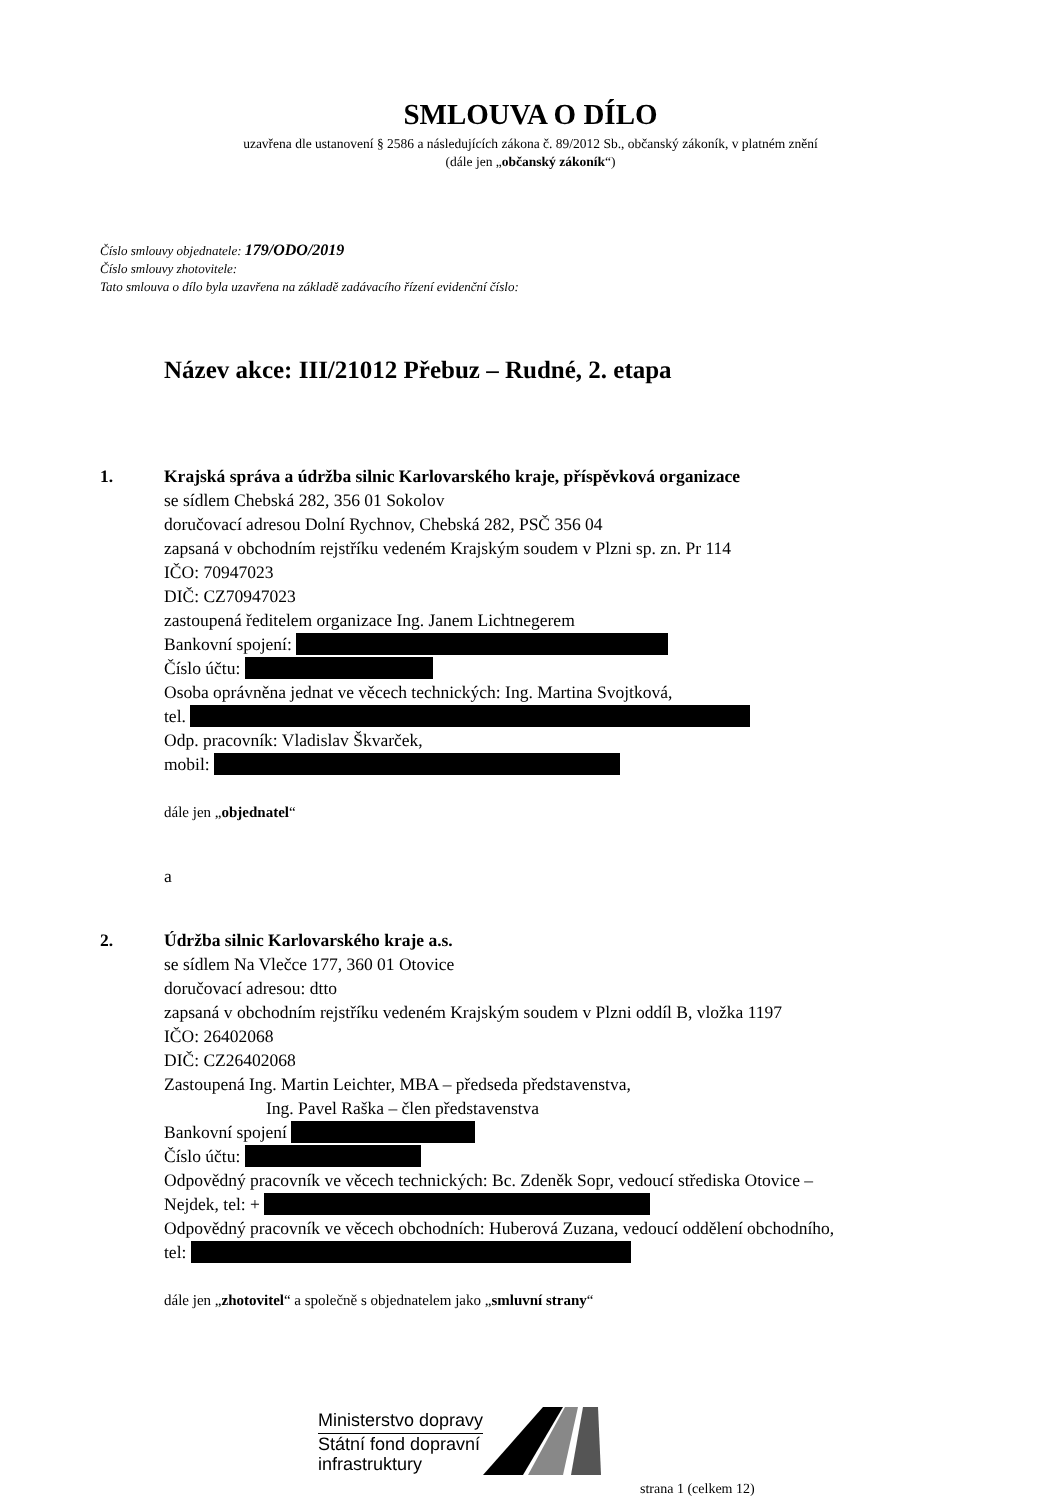SMLOUVA O DÍLO
uzavřena dle ustanovení § 2586 a následujících zákona č. 89/2012 Sb., občanský zákoník, v platném znění
(dále jen „občanský zákoník“)
Číslo smlouvy objednatele: 179/ODO/2019
Číslo smlouvy zhotovitele:
Tato smlouva o dílo byla uzavřena na základě zadávacího řízení evidenční číslo:
Název akce: III/21012 Přebuz – Rudné, 2. etapa
1. Krajská správa a údržba silnic Karlovarského kraje, příspěvková organizace
se sídlem Chebská 282, 356 01 Sokolov
doručovací adresou Dolní Rychnov, Chebská 282, PSČ 356 04
zapsaná v obchodním rejstříku vedeném Krajským soudem v Plzni sp. zn. Pr 114
IČO: 70947023
DIČ: CZ70947023
zastoupená ředitelem organizace Ing. Janem Lichtnegerem
Bankovní spojení:
Číslo účtu:
Osoba oprávněna jednat ve věcech technických: Ing. Martina Svojtková,
tel.
Odp. pracovník: Vladislav Škvarček,
mobil:
dále jen „objednatel“
a
2. Údržba silnic Karlovarského kraje a.s.
se sídlem Na Vlečce 177, 360 01 Otovice
doručovací adresou: dtto
zapsaná v obchodním rejstříku vedeném Krajským soudem v Plzni oddíl B, vložka 1197
IČO: 26402068
DIČ: CZ26402068
Zastoupená Ing. Martin Leichter, MBA – předseda představenstva,
Ing. Pavel Raška – člen představenstva
Bankovní spojení
Číslo účtu:
Odpovědný pracovník ve věcech technických: Bc. Zdeněk Sopr, vedoucí střediska Otovice –
Nejdek, tel: +
Odpovědný pracovník ve věcech obchodních: Huberová Zuzana, vedoucí oddělení obchodního,
tel:
dále jen „zhotovitel“ a společně s objednatelem jako „smluvní strany“
Ministerstvo dopravy
Státní fond dopravní
infrastruktury
strana 1 (celkem 12)